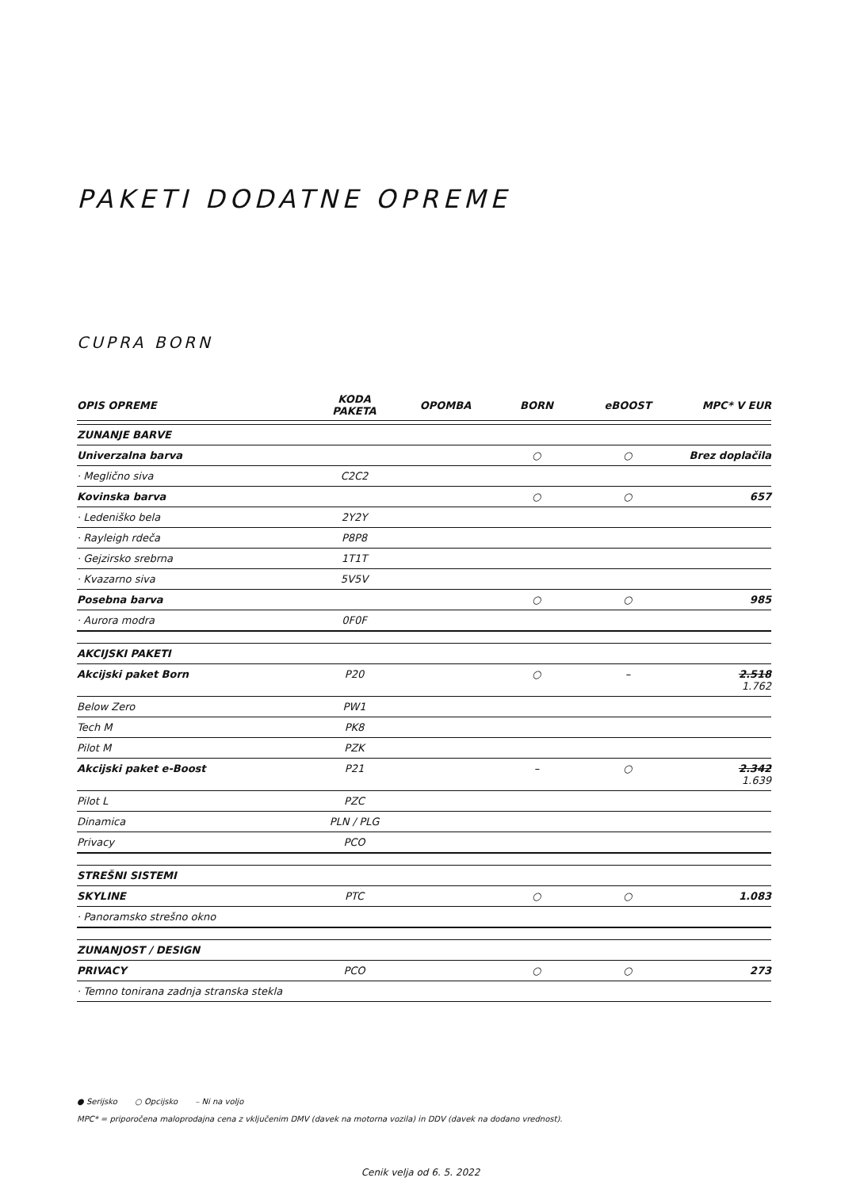PAKETI DODATNE OPREME
CUPRA BORN
| OPIS OPREME | KODA PAKETA | OPOMBA | BORN | eBOOST | MPC* V EUR |
| --- | --- | --- | --- | --- | --- |
| ZUNANJE BARVE | | | | | |
| Univerzalna barva | | | ○ | ○ | Brez doplačila |
| · Meglično siva | C2C2 | | | | |
| Kovinska barva | | | ○ | ○ | 657 |
| · Ledeniško bela | 2Y2Y | | | | |
| · Rayleigh rdeča | P8P8 | | | | |
| · Gejzirsko srebrna | 1T1T | | | | |
| · Kvazarno siva | 5V5V | | | | |
| Posebna barva | | | ○ | ○ | 985 |
| · Aurora modra | 0F0F | | | | |
| AKCIJSKI PAKETI | | | | | |
| Akcijski paket Born | P20 | | ○ | – | 2.518 1.762 |
| Below Zero | PW1 | | | | |
| Tech M | PK8 | | | | |
| Pilot M | PZK | | | | |
| Akcijski paket e-Boost | P21 | | – | ○ | 2.342 1.639 |
| Pilot L | PZC | | | | |
| Dinamica | PLN / PLG | | | | |
| Privacy | PCO | | | | |
| STREŠNI SISTEMI | | | | | |
| SKYLINE | PTC | | ○ | ○ | 1.083 |
| · Panoramsko strešno okno | | | | | |
| ZUNANJOST / DESIGN | | | | | |
| PRIVACY | PCO | | ○ | ○ | 273 |
| · Temno tonirana zadnja stranska stekla | | | | | |
● Serijsko ○ Opcijsko – Ni na voljo
MPC* = priporočena maloprodajna cena z vključenim DMV (davek na motorna vozila) in DDV (davek na dodano vrednost).
Cenik velja od 6. 5. 2022